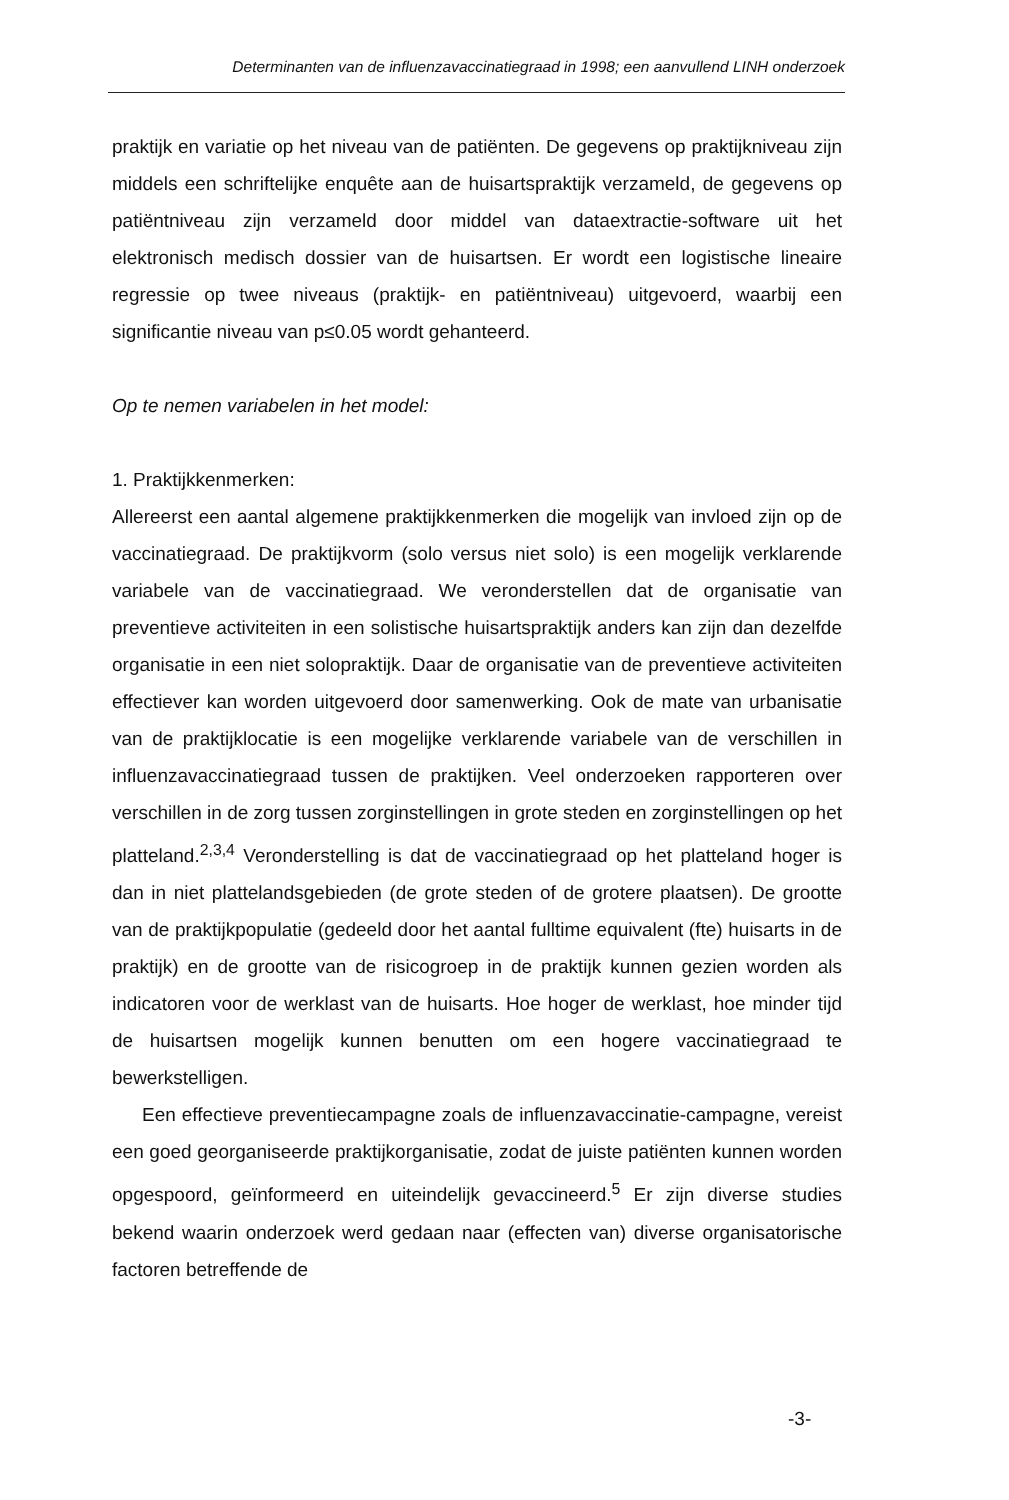Determinanten van de influenzavaccinatiegraad in 1998; een aanvullend LINH onderzoek
praktijk en variatie op het niveau van de patiënten. De gegevens op praktijkniveau zijn middels een schriftelijke enquête aan de huisartspraktijk verzameld, de gegevens op patiëntniveau zijn verzameld door middel van dataextractie-software uit het elektronisch medisch dossier van de huisartsen. Er wordt een logistische lineaire regressie op twee niveaus (praktijk- en patiëntniveau) uitgevoerd, waarbij een significantie niveau van p≤0.05 wordt gehanteerd.
Op te nemen variabelen in het model:
1. Praktijkkenmerken:
Allereerst een aantal algemene praktijkkenmerken die mogelijk van invloed zijn op de vaccinatiegraad. De praktijkvorm (solo versus niet solo) is een mogelijk verklarende variabele van de vaccinatiegraad. We veronderstellen dat de organisatie van preventieve activiteiten in een solistische huisartspraktijk anders kan zijn dan dezelfde organisatie in een niet solopraktijk. Daar de organisatie van de preventieve activiteiten effectiever kan worden uitgevoerd door samenwerking. Ook de mate van urbanisatie van de praktijklocatie is een mogelijke verklarende variabele van de verschillen in influenzavaccinatiegraad tussen de praktijken. Veel onderzoeken rapporteren over verschillen in de zorg tussen zorginstellingen in grote steden en zorginstellingen op het platteland.<sup>2,3,4</sup> Veronderstelling is dat de vaccinatiegraad op het platteland hoger is dan in niet plattelandsgebieden (de grote steden of de grotere plaatsen). De grootte van de praktijkpopulatie (gedeeld door het aantal fulltime equivalent (fte) huisarts in de praktijk) en de grootte van de risicogroep in de praktijk kunnen gezien worden als indicatoren voor de werklast van de huisarts. Hoe hoger de werklast, hoe minder tijd de huisartsen mogelijk kunnen benutten om een hogere vaccinatiegraad te bewerkstelligen.
Een effectieve preventiecampagne zoals de influenzavaccinatie-campagne, vereist een goed georganiseerde praktijkorganisatie, zodat de juiste patiënten kunnen worden opgespoord, geïnformeerd en uiteindelijk gevaccineerd.<sup>5</sup> Er zijn diverse studies bekend waarin onderzoek werd gedaan naar (effecten van) diverse organisatorische factoren betreffende de
-3-